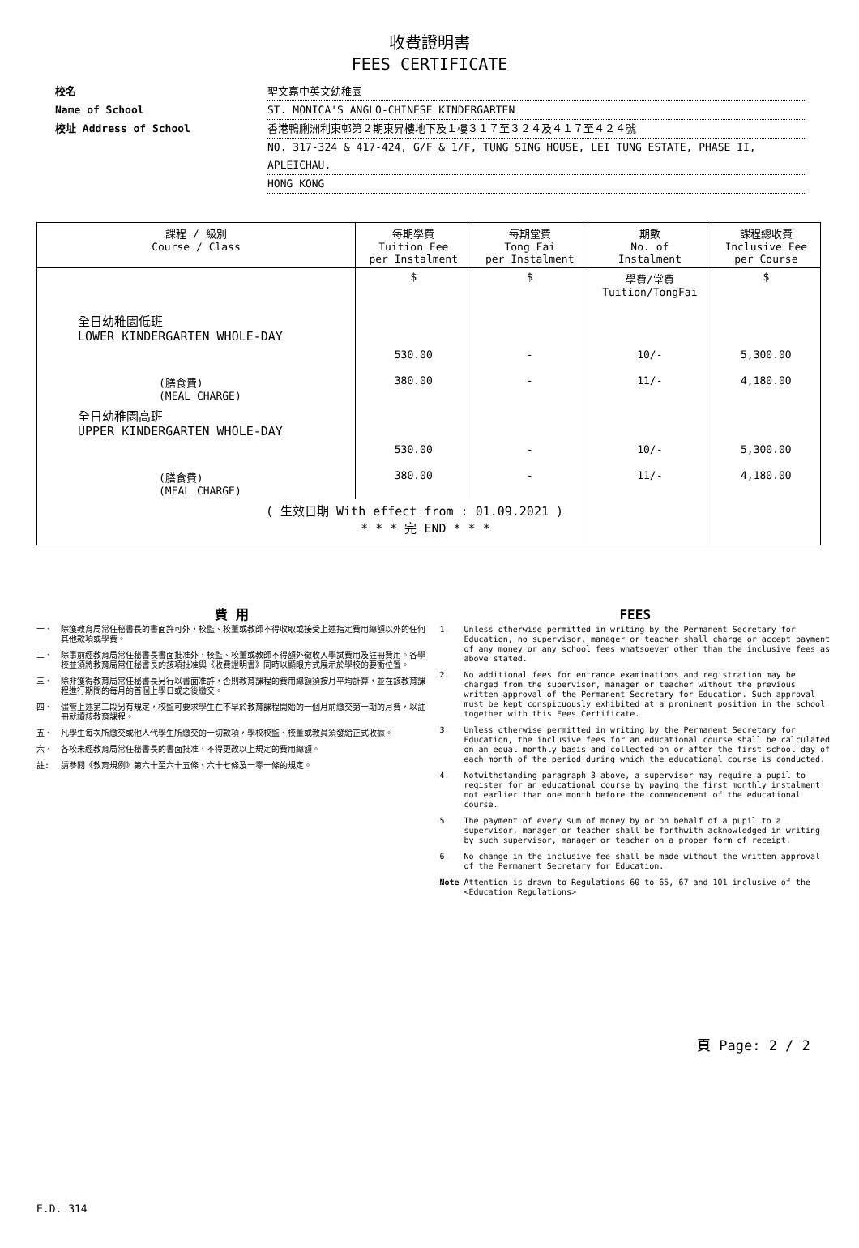收費證明書
FEES CERTIFICATE
校名 聖文嘉中英文幼稚園
Name of School ST. MONICA'S ANGLO-CHINESE KINDERGARTEN
校址 Address of School 香港鴨脷洲利東邨第２期東昇樓地下及１樓３１７至３２４及４１７至４２４號
NO. 317-324 & 417-424, G/F & 1/F, TUNG SING HOUSE, LEI TUNG ESTATE, PHASE II, APLEICHAU,
HONG KONG
| 課程 / 級別 Course / Class | 每期學費 Tuition Fee per Instalment | 每期堂費 Tong Fai per Instalment | 期數 No. of Instalment | 課程總收費 Inclusive Fee per Course |
| --- | --- | --- | --- | --- |
| | $ | $ | 學費/堂費 Tuition/TongFai | $ |
| 全日幼稚園低班 LOWER KINDERGARTEN WHOLE-DAY | | | | |
| | 530.00 | - | 10/- | 5,300.00 |
| (膳食費) (MEAL CHARGE) | 380.00 | - | 11/- | 4,180.00 |
| 全日幼稚園高班 UPPER KINDERGARTEN WHOLE-DAY | | | | |
| | 530.00 | - | 10/- | 5,300.00 |
| (膳食費) (MEAL CHARGE) | 380.00 | - | 11/- | 4,180.00 |
| ( 生效日期 With effect from : 01.09.2021 ) * * * 完 END * * * | | | | |
費 用
一、 除獲教育局常任秘書長的書面許可外，校監、校董或教師不得收取或接受上述指定費用總額以外的任何其他款項或學費。
二、 除事前經教育局常任秘書長書面批准外，校監、校董或教師不得額外徵收入學試費用及註冊費用。各學校並須將教育局常任秘書長的該項批准與《收費證明書》同時以顯眼方式展示於學校的要衝位置。
三、 除非獲得教育局常任秘書長另行以書面准許，否則教育課程的費用總額須按月平均計算，並在該教育課程進行期間的每月的首個上學日或之後繳交。
四、 儘管上述第三段另有規定，校監可要求學生在不早於教育課程開始的一個月前繳交第一期的月費，以註冊就讀該教育課程。
五、 凡學生每次所繳交或他人代學生所繳交的一切款項，學校校監、校董或教員須發給正式收據。
六、 各校未經教育局常任秘書長的書面批准，不得更改以上規定的費用總額。
註: 請參閱《教育規例》第六十至六十五條、六十七條及一零一條的規定。
FEES
1. Unless otherwise permitted in writing by the Permanent Secretary for Education, no supervisor, manager or teacher shall charge or accept payment of any money or any school fees whatsoever other than the inclusive fees as above stated.
2. No additional fees for entrance examinations and registration may be charged from the supervisor, manager or teacher without the previous written approval of the Permanent Secretary for Education. Such approval must be kept conspicuously exhibited at a prominent position in the school together with this Fees Certificate.
3. Unless otherwise permitted in writing by the Permanent Secretary for Education, the inclusive fees for an educational course shall be calculated on an equal monthly basis and collected on or after the first school day of each month of the period during which the educational course is conducted.
4. Notwithstanding paragraph 3 above, a supervisor may require a pupil to register for an educational course by paying the first monthly instalment not earlier than one month before the commencement of the educational course.
5. The payment of every sum of money by or on behalf of a pupil to a supervisor, manager or teacher shall be forthwith acknowledged in writing by such supervisor, manager or teacher on a proper form of receipt.
6. No change in the inclusive fee shall be made without the written approval of the Permanent Secretary for Education.
Note Attention is drawn to Regulations 60 to 65, 67 and 101 inclusive of the <Education Regulations>
頁 Page: 2 / 2
E.D. 314